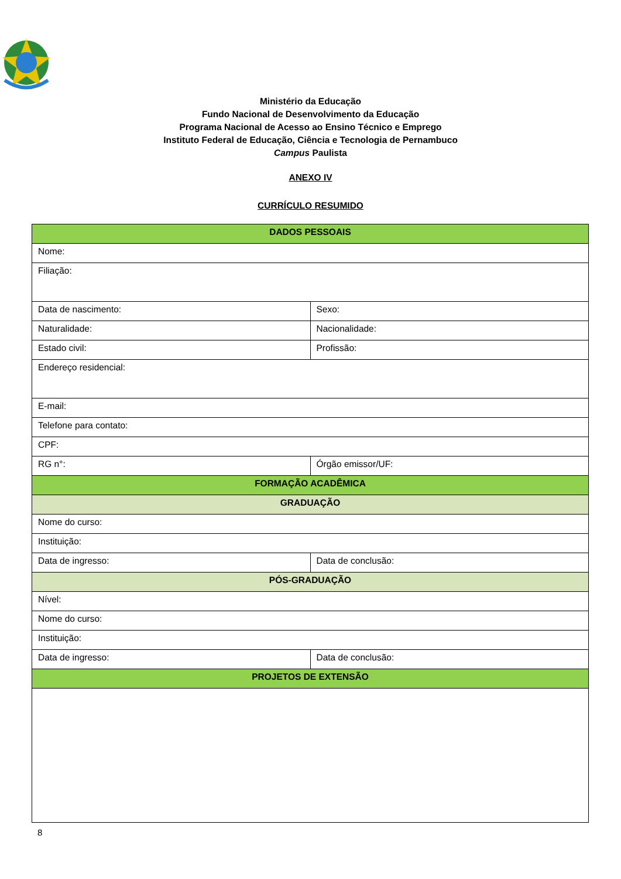Ministério da Educação
Fundo Nacional de Desenvolvimento da Educação
Programa Nacional de Acesso ao Ensino Técnico e Emprego
Instituto Federal de Educação, Ciência e Tecnologia de Pernambuco
Campus Paulista
ANEXO IV
CURRÍCULO RESUMIDO
| DADOS PESSOAIS | |
| --- | --- |
| Nome: | |
| Filiação: | |
| Data de nascimento: | Sexo: |
| Naturalidade: | Nacionalidade: |
| Estado civil: | Profissão: |
| Endereço residencial: | |
| E-mail: | |
| Telefone para contato: | |
| CPF: | |
| RG n°: | Órgão emissor/UF: |
| FORMAÇÃO ACADÊMICA | |
| GRADUAÇÃO | |
| Nome do curso: | |
| Instituição: | |
| Data de ingresso: | Data de conclusão: |
| PÓS-GRADUAÇÃO | |
| Nível: | |
| Nome do curso: | |
| Instituição: | |
| Data de ingresso: | Data de conclusão: |
| PROJETOS DE EXTENSÃO | |
8